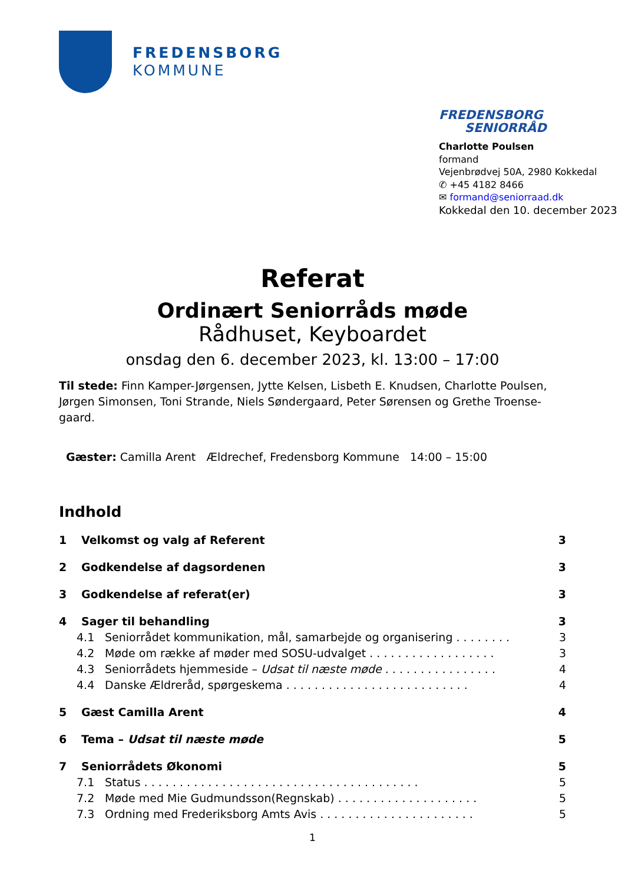FREDENSBORG
KOMMUNE
FREDENSBORG
SENIORRÅD
Charlotte Poulsen
formand
Vejenbrødvej 50A, 2980 Kokkedal
✆ +45 4182 8466
✉ formand@seniorraad.dk
Kokkedal den 10. december 2023
Referat
Ordinært Seniorråds møde
Rådhuset, Keyboardet
onsdag den 6. december 2023, kl. 13:00 – 17:00
Til stede: Finn Kamper-Jørgensen, Jytte Kelsen, Lisbeth E. Knudsen, Charlotte Poulsen, Jørgen Simonsen, Toni Strande, Niels Søndergaard, Peter Sørensen og Grethe Troense-gaard.
Gæster: Camilla Arent Ældrechef, Fredensborg Kommune 14:00 – 15:00
Indhold
1 Velkomst og valg af Referent 3
2 Godkendelse af dagsordenen 3
3 Godkendelse af referat(er) 3
4 Sager til behandling 3
4.1 Seniorrådet kommunikation, mål, samarbejde og organisering . . . . . . . . 3
4.2 Møde om række af møder med SOSU-udvalget . . . . . . . . . . . . . . . . . . 3
4.3 Seniorrådets hjemmeside – Udsat til næste møde . . . . . . . . . . . . . . . . 4
4.4 Danske Ældreråd, spørgeskema . . . . . . . . . . . . . . . . . . . . . . . . . . 4
5 Gæst Camilla Arent 4
6 Tema – Udsat til næste møde 5
7 Seniorrådets Økonomi 5
7.1 Status . . . . . . . . . . . . . . . . . . . . . . . . . . . . . . . . . . . . . . . 5
7.2 Møde med Mie Gudmundsson(Regnskab) . . . . . . . . . . . . . . . . . . . . 5
7.3 Ordning med Frederiksborg Amts Avis . . . . . . . . . . . . . . . . . . . . . . 5
1